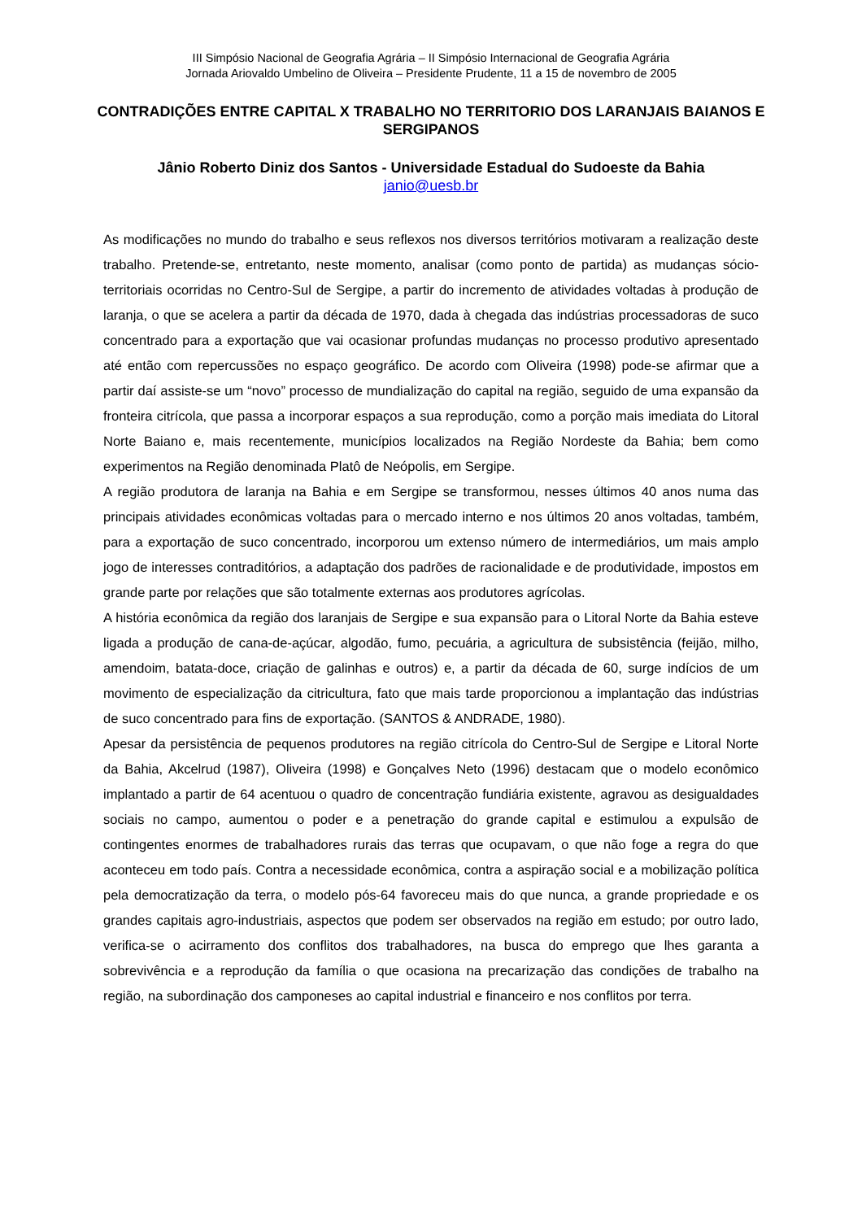III Simpósio Nacional de Geografia Agrária – II Simpósio Internacional de Geografia Agrária
Jornada Ariovaldo Umbelino de Oliveira – Presidente Prudente, 11 a 15 de novembro de 2005
CONTRADIÇÕES ENTRE CAPITAL X TRABALHO NO TERRITORIO DOS LARANJAIS BAIANOS E SERGIPANOS
Jânio Roberto Diniz dos Santos - Universidade Estadual do Sudoeste da Bahia
janio@uesb.br
As modificações no mundo do trabalho e seus reflexos nos diversos territórios motivaram a realização deste trabalho. Pretende-se, entretanto, neste momento, analisar (como ponto de partida) as mudanças sócio-territoriais ocorridas no Centro-Sul de Sergipe, a partir do incremento de atividades voltadas à produção de laranja, o que se acelera a partir da década de 1970, dada à chegada das indústrias processadoras de suco concentrado para a exportação que vai ocasionar profundas mudanças no processo produtivo apresentado até então com repercussões no espaço geográfico. De acordo com Oliveira (1998) pode-se afirmar que a partir daí assiste-se um “novo” processo de mundialização do capital na região, seguido de uma expansão da fronteira citrícola, que passa a incorporar espaços a sua reprodução, como a porção mais imediata do Litoral Norte Baiano e, mais recentemente, municípios localizados na Região Nordeste da Bahia; bem como experimentos na Região denominada Platô de Neópolis, em Sergipe.
A região produtora de laranja na Bahia e em Sergipe se transformou, nesses últimos 40 anos numa das principais atividades econômicas voltadas para o mercado interno e nos últimos 20 anos voltadas, também, para a exportação de suco concentrado, incorporou um extenso número de intermediários, um mais amplo jogo de interesses contraditórios, a adaptação dos padrões de racionalidade e de produtividade, impostos em grande parte por relações que são totalmente externas aos produtores agrícolas.
A história econômica da região dos laranjais de Sergipe e sua expansão para o Litoral Norte da Bahia esteve ligada a produção de cana-de-açúcar, algodão, fumo, pecuária, a agricultura de subsistência (feijão, milho, amendoim, batata-doce, criação de galinhas e outros) e, a partir da década de 60, surge indícios de um movimento de especialização da citricultura, fato que mais tarde proporcionou a implantação das indústrias de suco concentrado para fins de exportação. (SANTOS & ANDRADE, 1980).
Apesar da persistência de pequenos produtores na região citrícola do Centro-Sul de Sergipe e Litoral Norte da Bahia, Akcelrud (1987), Oliveira (1998) e Gonçalves Neto (1996) destacam que o modelo econômico implantado a partir de 64 acentuou o quadro de concentração fundiária existente, agravou as desigualdades sociais no campo, aumentou o poder e a penetração do grande capital e estimulou a expulsão de contingentes enormes de trabalhadores rurais das terras que ocupavam, o que não foge a regra do que aconteceu em todo país. Contra a necessidade econômica, contra a aspiração social e a mobilização política pela democratização da terra, o modelo pós-64 favoreceu mais do que nunca, a grande propriedade e os grandes capitais agro-industriais, aspectos que podem ser observados na região em estudo; por outro lado, verifica-se o acirramento dos conflitos dos trabalhadores, na busca do emprego que lhes garanta a sobrevivência e a reprodução da família o que ocasiona na precarização das condições de trabalho na região, na subordinação dos camponeses ao capital industrial e financeiro e nos conflitos por terra.